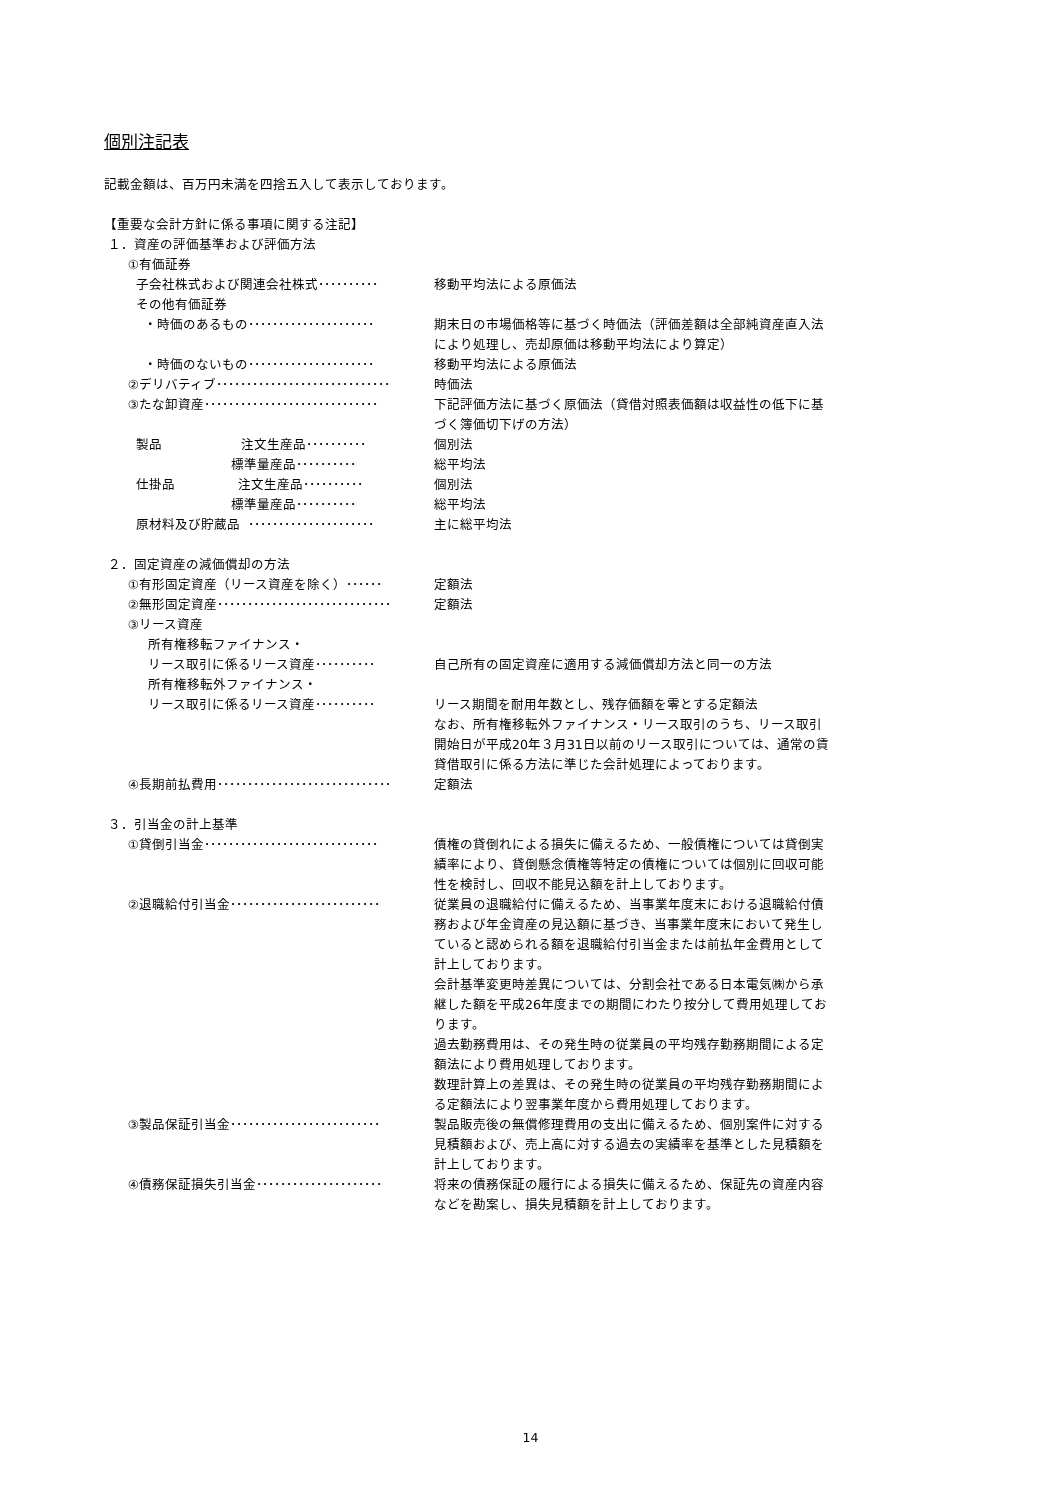個別注記表
記載金額は、百万円未満を四捨五入して表示しております。
【重要な会計方針に係る事項に関する注記】
１．資産の評価基準および評価方法
①有価証券
子会社株式および関連会社株式･･････････ 移動平均法による原価法
その他有価証券
・時価のあるもの･････････････････････ 期末日の市場価格等に基づく時価法（評価差額は全部純資産直入法により処理し、売却原価は移動平均法により算定）
・時価のないもの･････････････････････ 移動平均法による原価法
②デリバティブ･････････････････････････････ 時価法
③たな卸資産･････････････････････････････ 下記評価方法に基づく原価法（貸借対照表価額は収益性の低下に基づく簿価切下げの方法）
製品 注文生産品･･････････ 個別法
標準量産品･･････････ 総平均法
仕掛品 注文生産品･･････････ 個別法
標準量産品･･････････ 総平均法
原材料及び貯蔵品 ･････････････････････ 主に総平均法
２．固定資産の減価償却の方法
①有形固定資産（リース資産を除く）･･････ 定額法
②無形固定資産･････････････････････････････ 定額法
③リース資産
所有権移転ファイナンス・
リース取引に係るリース資産･･････････ 自己所有の固定資産に適用する減価償却方法と同一の方法
所有権移転外ファイナンス・
リース取引に係るリース資産･･････････ リース期間を耐用年数とし、残存価額を零とする定額法
なお、所有権移転外ファイナンス・リース取引のうち、リース取引開始日が平成20年３月31日以前のリース取引については、通常の賃貸借取引に係る方法に準じた会計処理によっております。
④長期前払費用･････････････････････････････ 定額法
３．引当金の計上基準
①貸倒引当金･････････････････････････････ 債権の貸倒れによる損失に備えるため、一般債権については貸倒実績率により、貸倒懸念債権等特定の債権については個別に回収可能性を検討し、回収不能見込額を計上しております。
②退職給付引当金･････････････････････････ 従業員の退職給付に備えるため、当事業年度末における退職給付債務および年金資産の見込額に基づき、当事業年度末において発生していると認められる額を退職給付引当金または前払年金費用として計上しております。
会計基準変更時差異については、分割会社である日本電気㈱から承継した額を平成26年度までの期間にわたり按分して費用処理しております。
過去勤務費用は、その発生時の従業員の平均残存勤務期間による定額法により費用処理しております。
数理計算上の差異は、その発生時の従業員の平均残存勤務期間による定額法により翌事業年度から費用処理しております。
③製品保証引当金･････････････････････････ 製品販売後の無償修理費用の支出に備えるため、個別案件に対する見積額および、売上高に対する過去の実績率を基準とした見積額を計上しております。
④債務保証損失引当金･････････････････････ 将来の債務保証の履行による損失に備えるため、保証先の資産内容などを勘案し、損失見積額を計上しております。
14